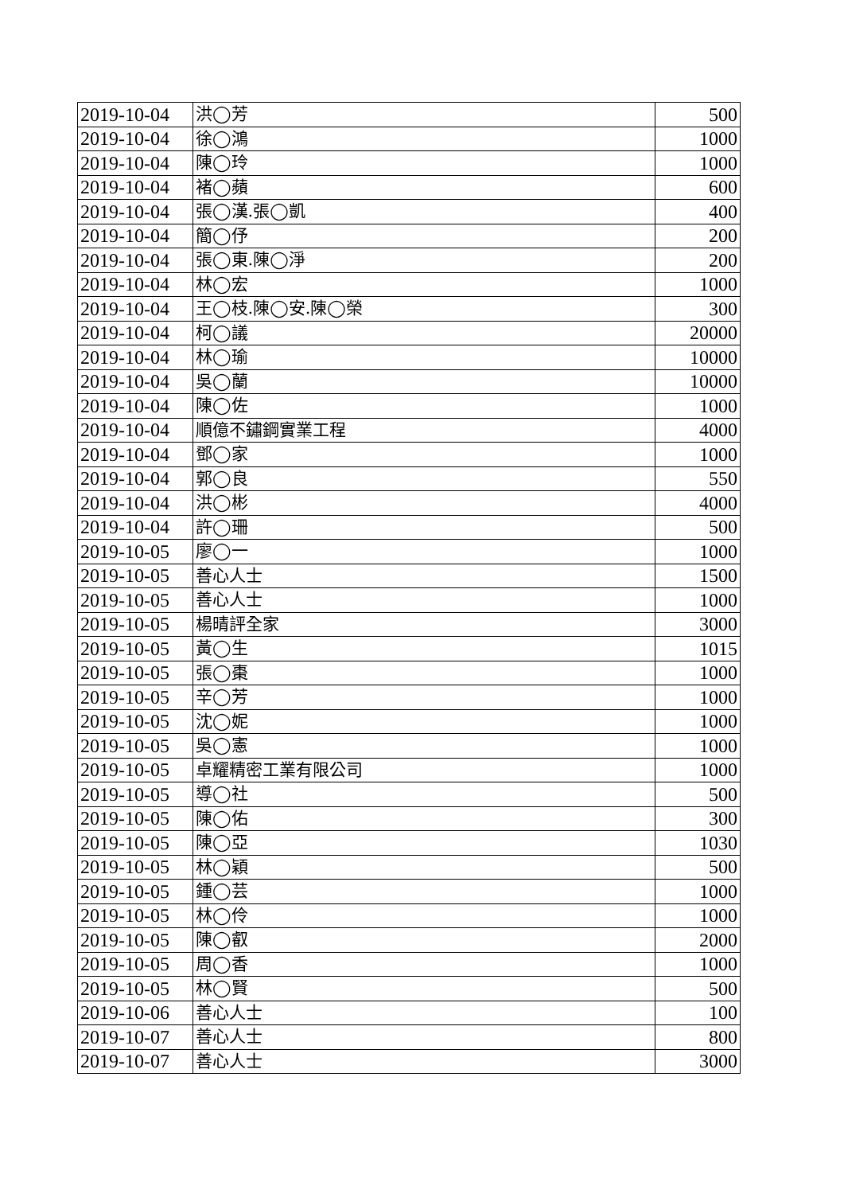| 2019-10-04 | 洪◯芳 | 500 |
| 2019-10-04 | 徐◯鴻 | 1000 |
| 2019-10-04 | 陳◯玲 | 1000 |
| 2019-10-04 | 褚◯蘋 | 600 |
| 2019-10-04 | 張◯漢.張◯凱 | 400 |
| 2019-10-04 | 簡◯伃 | 200 |
| 2019-10-04 | 張◯東.陳◯淨 | 200 |
| 2019-10-04 | 林◯宏 | 1000 |
| 2019-10-04 | 王◯枝.陳◯安.陳◯榮 | 300 |
| 2019-10-04 | 柯◯議 | 20000 |
| 2019-10-04 | 林◯瑜 | 10000 |
| 2019-10-04 | 吳◯蘭 | 10000 |
| 2019-10-04 | 陳◯佐 | 1000 |
| 2019-10-04 | 順億不鏽鋼實業工程 | 4000 |
| 2019-10-04 | 鄧◯家 | 1000 |
| 2019-10-04 | 郭◯良 | 550 |
| 2019-10-04 | 洪◯彬 | 4000 |
| 2019-10-04 | 許◯珊 | 500 |
| 2019-10-05 | 廖◯一 | 1000 |
| 2019-10-05 | 善心人士 | 1500 |
| 2019-10-05 | 善心人士 | 1000 |
| 2019-10-05 | 楊晴評全家 | 3000 |
| 2019-10-05 | 黃◯生 | 1015 |
| 2019-10-05 | 張◯棗 | 1000 |
| 2019-10-05 | 辛◯芳 | 1000 |
| 2019-10-05 | 沈◯妮 | 1000 |
| 2019-10-05 | 吳◯憲 | 1000 |
| 2019-10-05 | 卓耀精密工業有限公司 | 1000 |
| 2019-10-05 | 導◯社 | 500 |
| 2019-10-05 | 陳◯佑 | 300 |
| 2019-10-05 | 陳◯亞 | 1030 |
| 2019-10-05 | 林◯穎 | 500 |
| 2019-10-05 | 鍾◯芸 | 1000 |
| 2019-10-05 | 林◯伶 | 1000 |
| 2019-10-05 | 陳◯叡 | 2000 |
| 2019-10-05 | 周◯香 | 1000 |
| 2019-10-05 | 林◯賢 | 500 |
| 2019-10-06 | 善心人士 | 100 |
| 2019-10-07 | 善心人士 | 800 |
| 2019-10-07 | 善心人士 | 3000 |